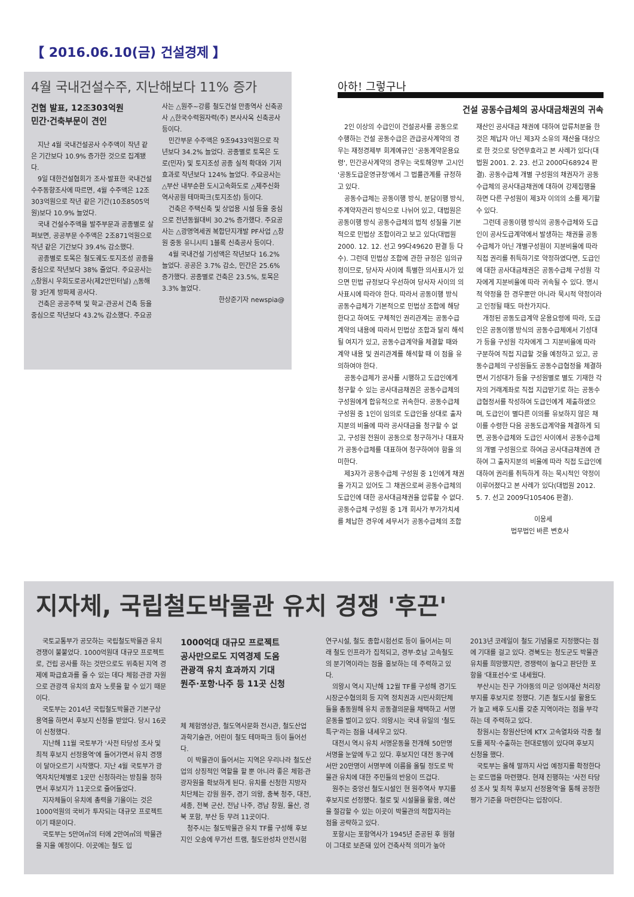【 2016.06.10(금) 건설경제 】
4월 국내건설수주, 지난해보다 11% 증가
건협 발표, 12조303억원
민간·건축부문이 견인
지난 4월 국내건설공사 수주액이 작년 같은 기간보다 10.9% 증가한 것으로 집계됐다.
9일 대한건설협회가 조사·발표한 국내건설 수주동향조사에 따르면, 4월 수주액은 12조303억원으로 작년 같은 기간(10조8505억원)보다 10.9% 늘었다.
국내 건설수주액을 발주부문과 공종별로 살펴보면, 공공부문 수주액은 2조871억원으로 작년 같은 기간보다 39.4% 감소했다.
공종별로 토목은 철도궤도·토지조성 공종을 중심으로 작년보다 38% 줄었다. 주요공사는 △창원시 우회도로공사(제2안민터널) △동해항 3단계 방파제 공사다.
건축은 공공주택 및 학교·관공서 건축 등을 중심으로 작년보다 43.2% 감소했다. 주요공사는 △원주~강릉 철도건설 만종역사 신축공사 △한국수력원자력(주) 본사사옥 신축공사 등이다.
민간부문 수주액은 9조9433억원으로 작년보다 34.2% 늘었다. 공종별로 토목은 도로(민자) 및 토지조성 공종 실적 확대와 기저효과로 작년보다 124% 늘었다. 주요공사는 △부산 내부순환 도시고속화도로 △제주신화역사공원 테마파크(토지조성) 등이다.
건축은 주택신축 및 상업용 시설 등을 중심으로 전년동월대비 30.2% 증가했다. 주요공사는 △광명역세권 복합단지개발 PF사업 △창원 중동 유니시티 1블록 신축공사 등이다.
4월 국내건설 기성액은 작년보다 16.2% 늘었다. 공공은 3.7% 감소, 민간은 25.6% 증가했다. 공종별로 건축은 23.5%, 토목은 3.3% 늘었다.
한상준기자 newspia@
아하! 그렇구나
건설 공동수급체의 공사대금채권의 귀속
2인 이상의 수급인이 건설공사를 공동으로 수행하는 건설 공동수급은 관급공사계약의 경우는 재정경제부 회계예규인 '공동계약운용요령', 민간공사계약의 경우는 국토해양부 고시인 '공동도급운영규정'에서 그 법률관계를 규정하고 있다.
공동수급체는 공동이행 방식, 분담이행 방식, 주계약자관리 방식으로 나뉘어 있고, 대법원은 공동이행 방식 공동수급체의 법적 성질을 기본적으로 민법상 조합이라고 보고 있다(대법원 2000. 12. 12. 선고 99다49620 판결 등 다수). 그런데 민법상 조합에 관한 규정은 임의규정이므로, 당사자 사이에 특별한 의사표시가 있으면 민법 규정보다 우선하여 당사자 사이의 의사표시에 따라야 한다. 따라서 공동이행 방식 공동수급체가 기본적으로 민법상 조합에 해당한다고 하여도 구체적인 권리관계는 공동수급계약의 내용에 따라서 민법상 조합과 달리 해석될 여지가 있고, 공동수급계약을 체결할 때와 계약 내용 및 권리관계를 해석할 때 이 점을 유의하여야 한다.
공동수급체가 공사를 시행하고 도급인에게 청구할 수 있는 공사대금채권은 공동수급체의 구성원에게 합유적으로 귀속한다. 공동수급체 구성원 중 1인이 임의로 도급인을 상대로 출자지분의 비율에 따라 공사대금을 청구할 수 없고, 구성원 전원이 공동으로 청구하거나 대표자가 공동수급체를 대표하여 청구하여야 함을 의미한다.
제3자가 공동수급체 구성원 중 1인에게 채권을 가지고 있어도 그 채권으로써 공동수급체의 도급인에 대한 공사대금채권을 압류할 수 없다. 공동수급체 구성원 중 1개 회사가 부가가치세를 체납한 경우에 세무서가 공동수급체의 조합재산인 공사대금 채권에 대하여 압류처분을 한 것은 체납자 아닌 제3자 소유의 재산을 대상으로 한 것으로 당연무효라고 본 사례가 있다(대법원 2001. 2. 23. 선고 2000다68924 판결). 공동수급체 개별 구성원의 채권자가 공동수급체의 공사대금채권에 대하여 강제집행을 하면 다른 구성원이 제3자 이의의 소를 제기할 수 있다.
그런데 공동이행 방식의 공동수급체와 도급인이 공사도급계약에서 발생하는 채권을 공동수급체가 아닌 개별구성원이 지분비율에 따라 직접 권리를 취득하기로 약정하였다면, 도급인에 대한 공사대금채권은 공동수급체 구성원 각자에게 지분비율에 따라 귀속될 수 있다. 명시적 약정을 한 경우뿐만 아니라 묵시적 약정이라고 인정될 때도 마찬가지다.
개정된 공동도급계약 운용요령에 따라, 도급인은 공동이행 방식의 공동수급체에서 기성대가 등을 구성원 각자에게 그 지분비율에 따라 구분하여 직접 지급할 것을 예정하고 있고, 공동수급체의 구성원들도 공동수급협정을 체결하면서 기성대가 등을 구성원별로 별도 기재한 각자의 거래계좌로 직접 지급받기로 하는 공동수급협정서를 작성하여 도급인에게 제출하였으며, 도급인이 별다른 이의를 유보하지 않은 채 이를 수령한 다음 공동도급계약을 체결하게 되면, 공동수급체와 도급인 사이에서 공동수급체의 개별 구성원으로 하여금 공사대금채권에 관하여 그 출자지분의 비율에 따라 직접 도급인에 대하여 권리를 취득하게 하는 묵시적인 약정이 이루어졌다고 본 사례가 있다(대법원 2012. 5. 7. 선고 2009다105406 판결).
이응세
법무법인 바른 변호사
지자체, 국립철도박물관 유치 경쟁 '후끈'
국토교통부가 공모하는 국립철도박물관 유치 경쟁이 불붙었다. 1000억원대 대규모 프로젝트로, 건립 공사를 하는 것만으로도 위축된 지역 경제에 파급효과를 줄 수 있는 데다 체험·관광 자원으로 관광객 유치의 효자 노릇을 할 수 있기 때문이다.
국토부는 2014년 국립철도박물관 기본구상 용역을 하면서 후보지 신청을 받았다. 당시 16곳이 신청했다.
지난해 11월 국토부가 '사전 타당성 조사 및 최적 후보지 선정용역'에 들어가면서 유치 경쟁이 달아오르기 시작했다. 지난 4월 국토부가 광역자치단체별로 1곳만 신청하라는 방침을 정하면서 후보지가 11곳으로 줄어들었다.
지자체들이 유치에 총력을 기울이는 것은 1000억원의 국비가 투자되는 대규모 프로젝트이기 때문이다.
국토부는 5만여㎡의 터에 2만여㎡의 박물관을 지을 예정이다. 이곳에는 철도 입
1000억대 대규모 프로젝트
공사만으로도 지역경제 도움
관광객 유치 효과까지 기대
원주·포항·나주 등 11곳 신청
체 체험영상관, 철도역사문화 전시관, 철도산업 과학기술관, 어린이 철도 테마파크 등이 들어선다.
이 박물관이 들어서는 지역은 우리나라 철도산업의 상징적인 역할을 할 뿐 아니라 좋은 체험·관광자원을 확보하게 된다. 유치를 신청한 지방자치단체는 강원 원주, 경기 의왕, 충북 청주, 대전, 세종, 전북 군산, 전남 나주, 경남 창원, 울산, 경북 포항, 부산 등 무려 11곳이다.
청주시는 철도박물관 유치 TF를 구성해 후보지인 오송에 무가선 트램, 철도완성차 안전시험 연구시설, 철도 종합시험선로 등이 들어서는 미래 철도 인프라가 집적되고, 경부·호남 고속철도의 분기역이라는 점을 홍보하는 데 주력하고 있다.
의왕시 역시 지난해 12월 TF를 구성해 경기도 시장군수협의회 등 지역 정치권과 시민사회단체들을 총동원해 유치 공동결의문을 채택하고 서명운동을 벌이고 있다. 의왕시는 국내 유일의 '철도 특구'라는 점을 내세우고 있다.
대전시 역시 유치 서명운동을 전개해 50만명 서명을 눈앞에 두고 있다. 후보지인 대전 동구에서만 20만명이 서명부에 이름을 올릴 정도로 박물관 유치에 대한 주민들의 반응이 뜨겁다.
원주는 중앙선 철도시설인 현 원주역사 부지를 후보지로 선정했다. 철로 및 시설물을 활용, 예산을 절감할 수 있는 이곳이 박물관의 적합지라는 점을 공략하고 있다.
포항시는 포항역사가 1945년 준공된 후 원형이 그대로 보존돼 있어 건축사적 의미가 높아 2013년 코레일이 철도 기념물로 지정했다는 점에 기대를 걸고 있다. 경북도는 청도군도 박물관 유치를 희망했지만, 경쟁력이 높다고 판단한 포항을 '대표선수'로 내세웠다.
부산시는 진구 가야동의 미군 잉여재산 처리장 부지를 후보지로 정했다. 기존 철도시설 활용도가 높고 배후 도시를 갖춘 지역이라는 점을 부각하는 데 주력하고 있다.
창원시는 창원산단에 KTX 고속열차와 각종 철도를 제작·수출하는 현대로템이 있다며 후보지 신청을 했다.
국토부는 올해 말까지 사업 예정지를 확정한다는 로드맵을 마련했다. 현재 진행하는 '사전 타당성 조사 및 최적 후보지 선정용역'을 통해 공정한 평가 기준을 마련한다는 입장이다.